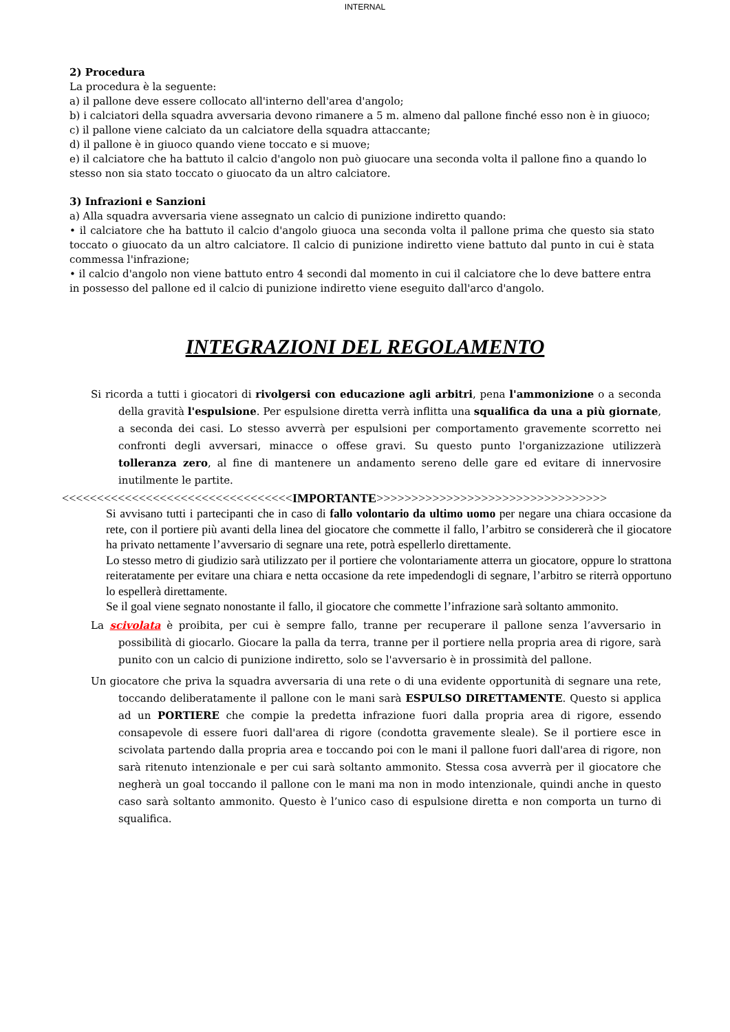INTERNAL
2) Procedura
La procedura è la seguente:
a) il pallone deve essere collocato all'interno dell'area d'angolo;
b) i calciatori della squadra avversaria devono rimanere a 5 m. almeno dal pallone finché esso non è in giuoco;
c) il pallone viene calciato da un calciatore della squadra attaccante;
d) il pallone è in giuoco quando viene toccato e si muove;
e) il calciatore che ha battuto il calcio d'angolo non può giuocare una seconda volta il pallone fino a quando lo stesso non sia stato toccato o giuocato da un altro calciatore.
3) Infrazioni e Sanzioni
a) Alla squadra avversaria viene assegnato un calcio di punizione indiretto quando:
• il calciatore che ha battuto il calcio d'angolo giuoca una seconda volta il pallone prima che questo sia stato toccato o giuocato da un altro calciatore. Il calcio di punizione indiretto viene battuto dal punto in cui è stata commessa l'infrazione;
• il calcio d'angolo non viene battuto entro 4 secondi dal momento in cui il calciatore che lo deve battere entra in possesso del pallone ed il calcio di punizione indiretto viene eseguito dall'arco d'angolo.
INTEGRAZIONI DEL REGOLAMENTO
Si ricorda a tutti i giocatori di rivolgersi con educazione agli arbitri, pena l'ammonizione o a seconda della gravità l'espulsione. Per espulsione diretta verrà inflitta una squalifica da una a più giornate, a seconda dei casi. Lo stesso avverrà per espulsioni per comportamento gravemente scorretto nei confronti degli avversari, minacce o offese gravi. Su questo punto l'organizzazione utilizzerà tolleranza zero, al fine di mantenere un andamento sereno delle gare ed evitare di innervosire inutilmente le partite.
<<<<<<<<<<<<<<<<<<<<<<<<<<<<<<<<<IMPORTANTE>>>>>>>>>>>>>>>>>>>>>>>>>>>>>>>>>
Si avvisano tutti i partecipanti che in caso di fallo volontario da ultimo uomo per negare una chiara occasione da rete, con il portiere più avanti della linea del giocatore che commette il fallo, l’arbitro se considererà che il giocatore ha privato nettamente l’avversario di segnare una rete, potrà espellerlo direttamente.
Lo stesso metro di giudizio sarà utilizzato per il portiere che volontariamente atterra un giocatore, oppure lo strattona reiteratamente per evitare una chiara e netta occasione da rete impedendogli di segnare, l’arbitro se riterrà opportuno lo espellerà direttamente.
Se il goal viene segnato nonostante il fallo, il giocatore che commette l’infrazione sarà soltanto ammonito.
La scivolata è proibita, per cui è sempre fallo, tranne per recuperare il pallone senza l’avversario in possibilità di giocarlo. Giocare la palla da terra, tranne per il portiere nella propria area di rigore, sarà punito con un calcio di punizione indiretto, solo se l'avversario è in prossimità del pallone.
Un giocatore che priva la squadra avversaria di una rete o di una evidente opportunità di segnare una rete, toccando deliberatamente il pallone con le mani sarà ESPULSO DIRETTAMENTE. Questo si applica ad un PORTIERE che compie la predetta infrazione fuori dalla propria area di rigore, essendo consapevole di essere fuori dall'area di rigore (condotta gravemente sleale). Se il portiere esce in scivolata partendo dalla propria area e toccando poi con le mani il pallone fuori dall'area di rigore, non sarà ritenuto intenzionale e per cui sarà soltanto ammonito. Stessa cosa avverrà per il giocatore che negherà un goal toccando il pallone con le mani ma non in modo intenzionale, quindi anche in questo caso sarà soltanto ammonito. Questo è l’unico caso di espulsione diretta e non comporta un turno di squalifica.